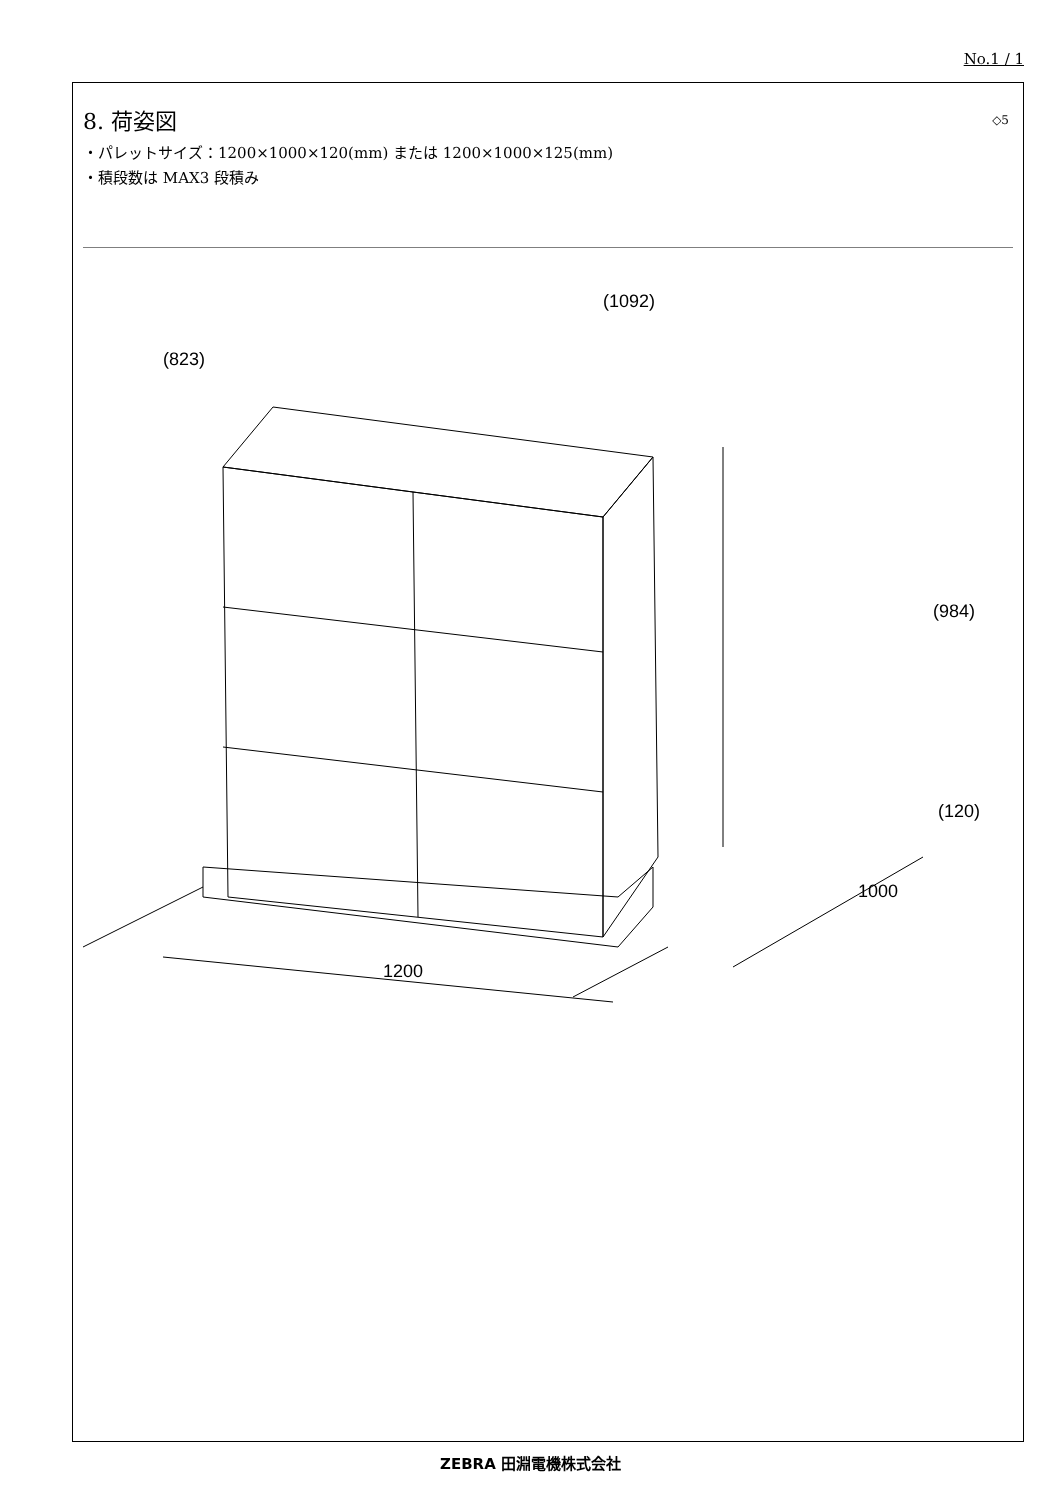No.1 / 1
◇5
8. 荷姿図
・パレットサイズ：1200×1000×120(mm) または 1200×1000×125(mm)
・積段数は MAX3 段積み
(823)
(1092)
(984)
(120)
1000
1200
ZEBRA 田淵電機株式会社